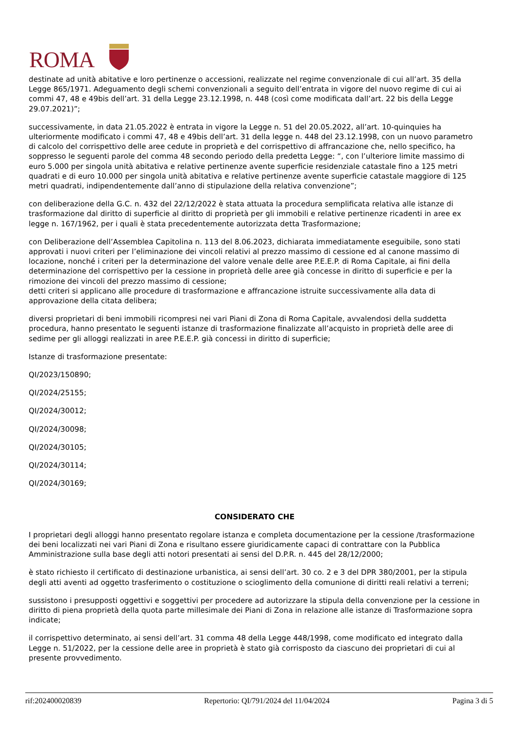ROMA
destinate ad unità abitative e loro pertinenze o accessioni, realizzate nel regime convenzionale di cui all’art. 35 della Legge 865/1971. Adeguamento degli schemi convenzionali a seguito dell’entrata in vigore del nuovo regime di cui ai commi 47, 48 e 49bis dell’art. 31 della Legge 23.12.1998, n. 448 (così come modificata dall’art. 22 bis della Legge 29.07.2021)”;
successivamente, in data 21.05.2022 è entrata in vigore la Legge n. 51 del 20.05.2022, all’art. 10-quinquies ha ulteriormente modificato i commi 47, 48 e 49bis dell’art. 31 della legge n. 448 del 23.12.1998, con un nuovo parametro di calcolo del corrispettivo delle aree cedute in proprietà e del corrispettivo di affrancazione che, nello specifico, ha soppresso le seguenti parole del comma 48 secondo periodo della predetta Legge: “, con l’ulteriore limite massimo di euro 5.000 per singola unità abitativa e relative pertinenze avente superficie residenziale catastale fino a 125 metri quadrati e di euro 10.000 per singola unità abitativa e relative pertinenze avente superficie catastale maggiore di 125 metri quadrati, indipendentemente dall’anno di stipulazione della relativa convenzione”;
con deliberazione della G.C. n. 432 del 22/12/2022 è stata attuata la procedura semplificata relativa alle istanze di trasformazione dal diritto di superficie al diritto di proprietà per gli immobili e relative pertinenze ricadenti in aree ex legge n. 167/1962, per i quali è stata precedentemente autorizzata detta Trasformazione;
con Deliberazione dell’Assemblea Capitolina n. 113 del 8.06.2023, dichiarata immediatamente eseguibile, sono stati approvati i nuovi criteri per l’eliminazione dei vincoli relativi al prezzo massimo di cessione ed al canone massimo di locazione, nonché i criteri per la determinazione del valore venale delle aree P.E.E.P. di Roma Capitale, ai fini della determinazione del corrispettivo per la cessione in proprietà delle aree già concesse in diritto di superficie e per la rimozione dei vincoli del prezzo massimo di cessione;
detti criteri si applicano alle procedure di trasformazione e affrancazione istruite successivamente alla data di approvazione della citata delibera;
diversi proprietari di beni immobili ricompresi nei vari Piani di Zona di Roma Capitale, avvalendosi della suddetta procedura, hanno presentato le seguenti istanze di trasformazione finalizzate all’acquisto in proprietà delle aree di sedime per gli alloggi realizzati in aree P.E.E.P. già concessi in diritto di superficie;
Istanze di trasformazione presentate:
QI/2023/150890;
QI/2024/25155;
QI/2024/30012;
QI/2024/30098;
QI/2024/30105;
QI/2024/30114;
QI/2024/30169;
CONSIDERATO CHE
I proprietari degli alloggi hanno presentato regolare istanza e completa documentazione per la cessione /trasformazione dei beni localizzati nei vari Piani di Zona e risultano essere giuridicamente capaci di contrattare con la Pubblica Amministrazione sulla base degli atti notori presentati ai sensi del D.P.R. n. 445 del 28/12/2000;
è stato richiesto il certificato di destinazione urbanistica, ai sensi dell’art. 30 co. 2 e 3 del DPR 380/2001, per la stipula degli atti aventi ad oggetto trasferimento o costituzione o scioglimento della comunione di diritti reali relativi a terreni;
sussistono i presupposti oggettivi e soggettivi per procedere ad autorizzare la stipula della convenzione per la cessione in diritto di piena proprietà della quota parte millesimale dei Piani di Zona in relazione alle istanze di Trasformazione sopra indicate;
il corrispettivo determinato, ai sensi dell’art. 31 comma 48 della Legge 448/1998, come modificato ed integrato dalla Legge n. 51/2022, per la cessione delle aree in proprietà è stato già corrisposto da ciascuno dei proprietari di cui al presente provvedimento.
rif:202400020839 Repertorio: QI/791/2024 del 11/04/2024 Pagina 3 di 5